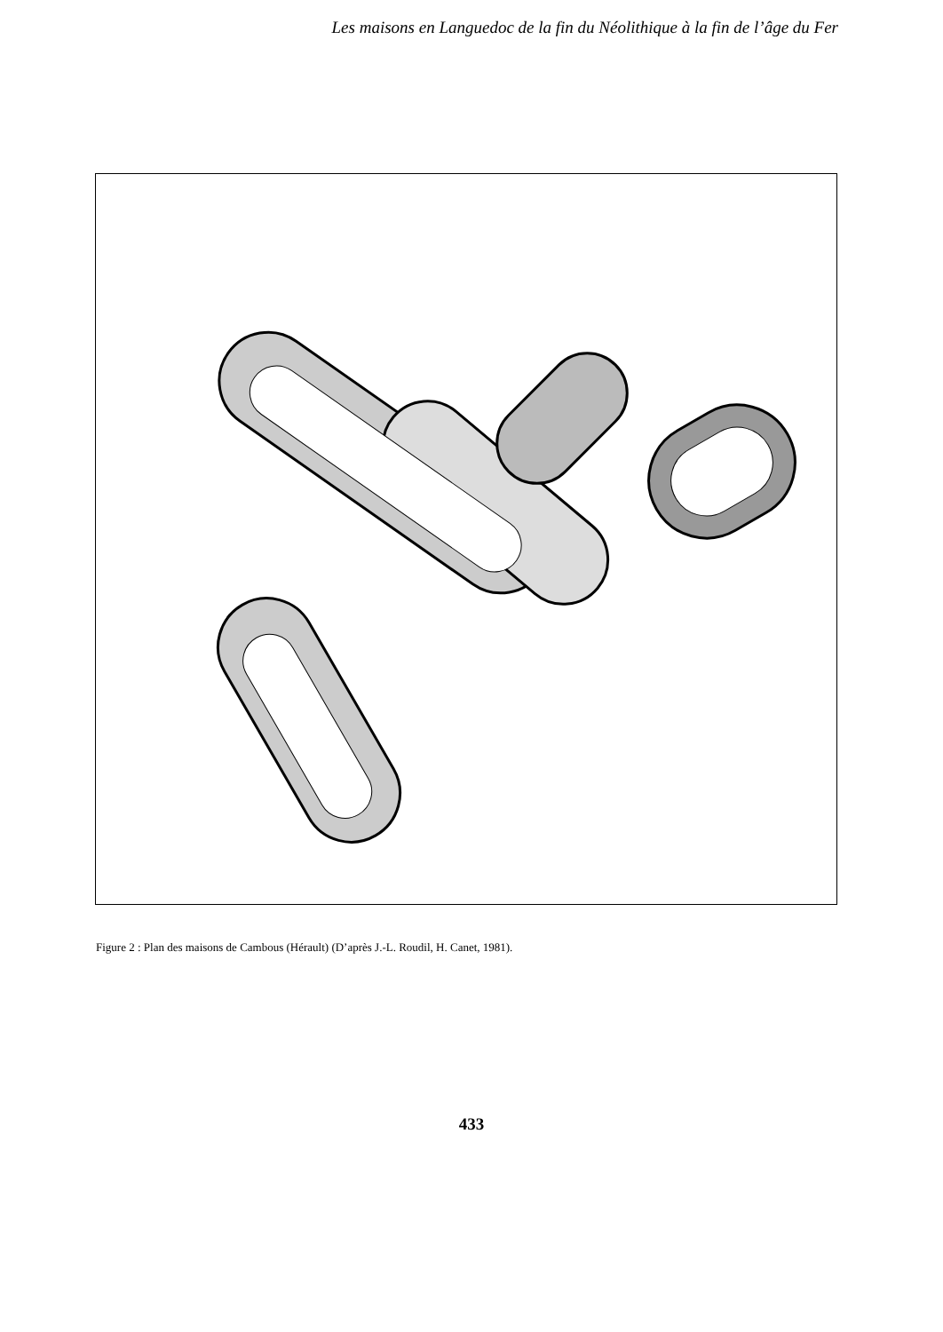Les maisons en Languedoc de la fin du Néolithique à la fin de l’âge du Fer
Figure 2 : Plan des maisons de Cambous (Hérault) (D’après J.-L. Roudil, H. Canet, 1981).
433